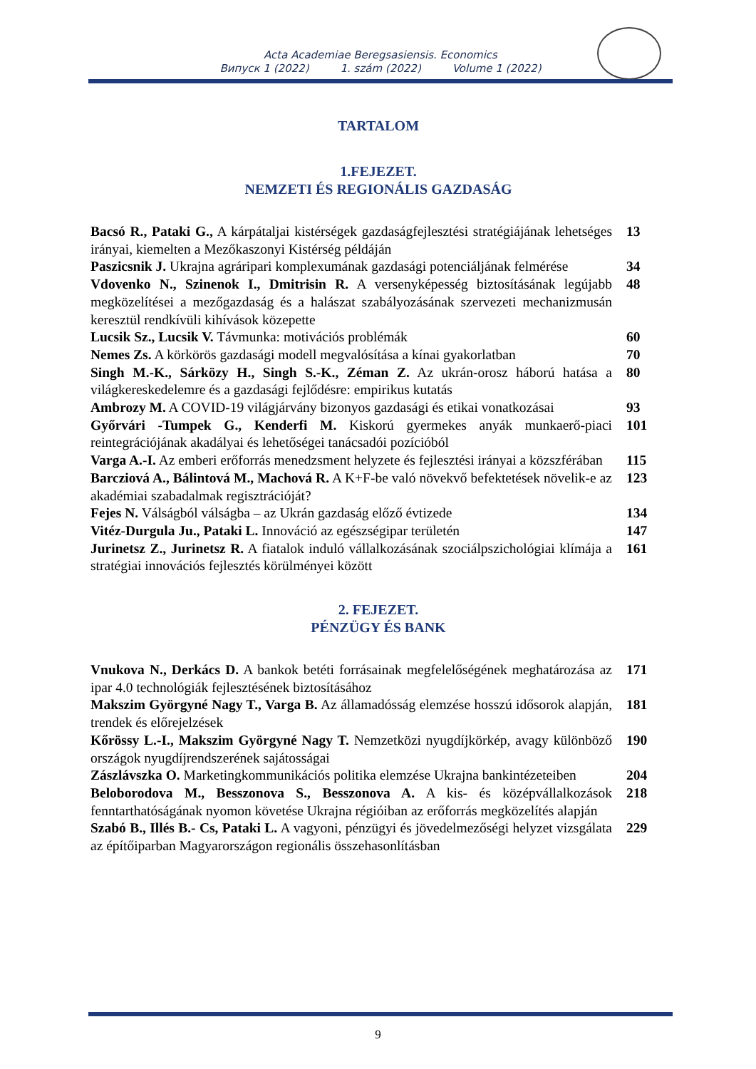Acta Academiae Beregsasiensis. Economics
Випуск 1 (2022) 1. szám (2022) Volume 1 (2022)
TARTALOM
1.FEJEZET.
NEMZETI ÉS REGIONÁLIS GAZDASÁG
| Bacsó R., Pataki G., A kárpátaljai kistérségek gazdaságfejlesztési stratégiájának lehetséges irányai, kiemelten a Mezőkaszonyi Kistérség példáján | 13 |
| Paszicsnik J. Ukrajna agráripari komplexumának gazdasági potenciáljának felmérése | 34 |
| Vdovenko N., Szinenok I., Dmitrisin R. A versenyképesség biztosításának legújabb megközelítései a mezőgazdaság és a halászat szabályozásának szervezeti mechanizmusán keresztül rendkívüli kihívások közepette | 48 |
| Lucsik Sz., Lucsik V. Távmunka: motivációs problémák | 60 |
| Nemes Zs. A körkörös gazdasági modell megvalósítása a kínai gyakorlatban | 70 |
| Singh M.-K., Sárközy H., Singh S.-K., Zéman Z. Az ukrán-orosz háború hatása a világkereskedelemre és a gazdasági fejlődésre: empirikus kutatás | 80 |
| Ambrozy M. A COVID-19 világjárvány bizonyos gazdasági és etikai vonatkozásai | 93 |
| Győrvári -Tumpek G., Kenderfi M. Kiskorú gyermekes anyák munkaerő-piaci reintegrációjának akadályai és lehetőségei tanácsadói pozícióból | 101 |
| Varga A.-I. Az emberi erőforrás menedzsment helyzete és fejlesztési irányai a közszférában | 115 |
| Barcziová A., Bálintová M., Machová R. A K+F-be való növekvő befektetések növelik-e az akadémiai szabadalmak regisztrációját? | 123 |
| Fejes N. Válságból válságba – az Ukrán gazdaság előző évtizede | 134 |
| Vitéz-Durgula Ju., Pataki L. Innováció az egészségipar területén | 147 |
| Jurinetsz Z., Jurinetsz R. A fiatalok induló vállalkozásának szociálpszichológiai klímája a stratégiai innovációs fejlesztés körülményei között | 161 |
2. FEJEZET.
PÉNZÜGY ÉS BANK
| Vnukova N., Derkács D. A bankok betéti forrásainak megfelelőségének meghatározása az ipar 4.0 technológiák fejlesztésének biztosításához | 171 |
| Makszim Györgyné Nagy T., Varga B. Az államadósság elemzése hosszú idősorok alapján, trendek és előrejelzések | 181 |
| Kőrössy L.-I., Makszim Györgyné Nagy T. Nemzetközi nyugdíjkörkép, avagy különböző országok nyugdíjrendszerének sajátosságai | 190 |
| Zászlávszka O. Marketingkommunikációs politika elemzése Ukrajna bankintézeteiben | 204 |
| Beloborodova M., Besszonova S., Besszonova A. A kis- és középvállalkozások fenntarthatóságának nyomon követése Ukrajna régióiban az erőforrás megközelítés alapján | 218 |
| Szabó B., Illés B.- Cs, Pataki L. A vagyoni, pénzügyi és jövedelmezőségi helyzet vizsgálata az építőiparban Magyarországon regionális összehasonlításban | 229 |
9